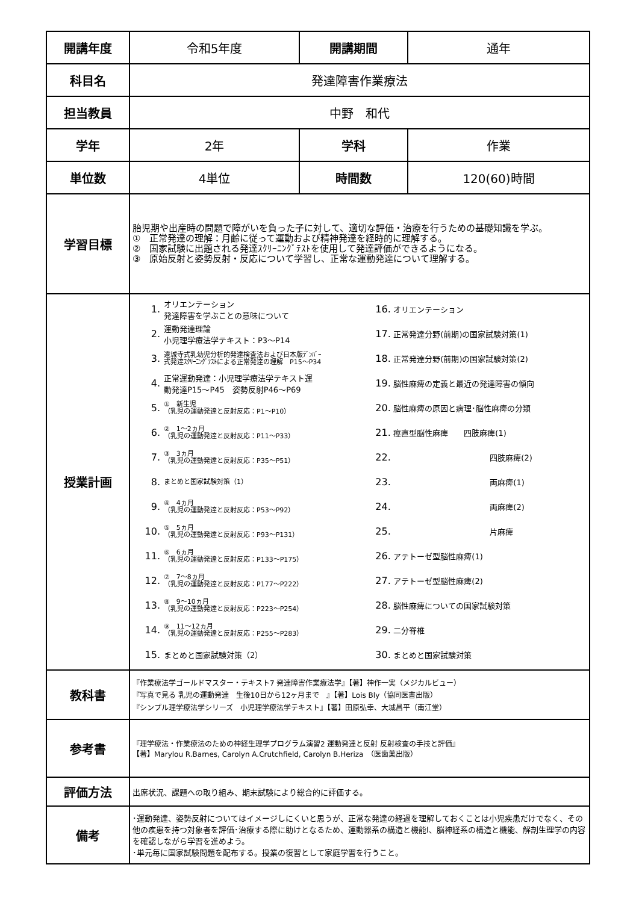| 開講年度 | 令和5年度 | 開講期間 | 通年 |
| 科目名 | 発達障害作業療法 | | |
| 担当教員 | 中野 和代 | | |
| 学年 | 2年 | 学科 | 作業 |
| 単位数 | 4単位 | 時間数 | 120(60)時間 |
| 学習目標 | 胎児期や出産時の問題で障がいを負った子に対して、適切な評価・治療を行うための基礎知識を学ぶ。 ① 正常発達の理解：月齢に従って運動および精神発達を経時的に理解する。 ② 国家試験に出題される発達ｽｸﾘｰﾆﾝｸﾞﾃｽﾄを使用して発達評価ができるようになる。 ③ 原始反射と姿勢反射・反応について学習し、正常な運動発達について理解する。 | | |
| 授業計画 | / 1. / オリエンテーション 発達障害を学ぶことの意味について / 16. / オリエンテーション / / 2. / 運動発達理論 小児理学療法学テキスト：P3～P14 / 17. / 正常発達分野(前期)の国家試験対策(1) / / 3. / 遠城寺式乳幼児分析的発達検査法および日本版ﾃﾞﾝﾊﾞｰ 式発達ｽｸﾘｰﾆﾝｸﾞﾃｽﾄによる正常発達の理解 P15～P34 / 18. / 正常発達分野(前期)の国家試験対策(2) / / 4. / 正常運動発達：小児理学療法学テキスト運 動発達P15～P45 姿勢反射P46～P69 / 19. / 脳性麻痺の定義と最近の発達障害の傾向 / / 5. / ① 新生児 （乳児の運動発達と反射反応：P1～P10） / 20. / 脳性麻痺の原因と病理･脳性麻痺の分類 / / 6. / ② 1～2ヵ月 （乳児の運動発達と反射反応：P11～P33） / 21. / 痙直型脳性麻痺 四肢麻痺(1) / / 7. / ③ 3ヵ月 （乳児の運動発達と反射反応：P35～P51） / 22. / 四肢麻痺(2) / / 8. / まとめと国家試験対策（1） / 23. / 両麻痺(1) / / 9. / ④ 4ヵ月 （乳児の運動発達と反射反応：P53～P92） / 24. / 両麻痺(2) / / 10. / ⑤ 5ヵ月 （乳児の運動発達と反射反応：P93～P131） / 25. / 片麻痺 / / 11. / ⑥ 6ヵ月 （乳児の運動発達と反射反応：P133～P175） / 26. / アテトーゼ型脳性麻痺(1) / / 12. / ⑦ 7～8ヵ月 （乳児の運動発達と反射反応：P177～P222） / 27. / アテトーゼ型脳性麻痺(2) / / 13. / ⑧ 9～10ヵ月 （乳児の運動発達と反射反応：P223～P254） / 28. / 脳性麻痺についての国家試験対策 / / 14. / ⑨ 11～12ヵ月 （乳児の運動発達と反射反応：P255～P283） / 29. / 二分脊椎 / / 15. / まとめと国家試験対策（2） / 30. / まとめと国家試験対策 / | | |
| 教科書 | 『作業療法学ゴールドマスター・テキスト7 発達障害作業療法学』【著】神作一実（メジカルビュー） 『写真で見る 乳児の運動発達 生後10日から12ヶ月まで 』【著】Lois Bly（協同医書出版） 『シンプル理学療法学シリーズ 小児理学療法学テキスト』【著】田原弘幸、大城昌平（南江堂） | | |
| 参考書 | 『理学療法・作業療法のための神経生理学プログラム演習2 運動発達と反射 反射検査の手技と評価』 【著】Marylou R.Barnes, Carolyn A.Crutchfield, Carolyn B.Heriza （医歯薬出版） | | |
| 評価方法 | 出席状況、課題への取り組み、期末試験により総合的に評価する。 | | |
| 備考 | ･運動発達、姿勢反射についてはイメージしにくいと思うが、正常な発達の経過を理解しておくことは小児疾患だけでなく、その他の疾患を持つ対象者を評価･治療する際に助けとなるため、運動器系の構造と機能Ⅰ、脳神経系の構造と機能、解剖生理学の内容を確認しながら学習を進めよう。 ･単元毎に国家試験問題を配布する。授業の復習として家庭学習を行うこと。 | | |